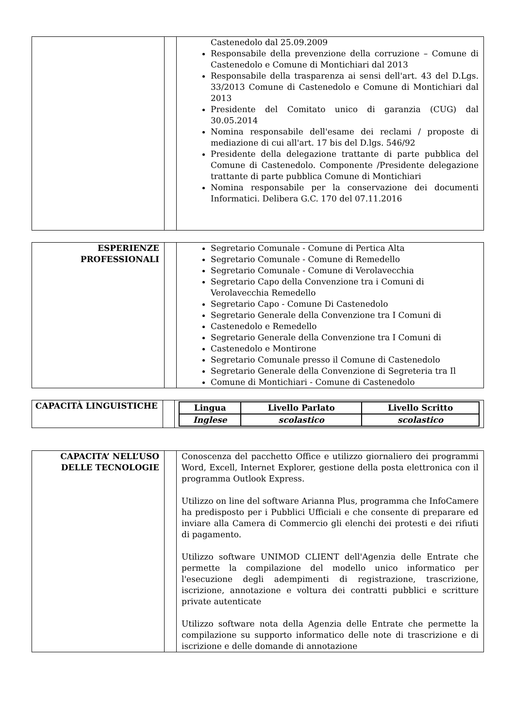| | | Castenedolo dal 25.09.2009 Responsabile della prevenzione della corruzione – Comune di Castenedolo e Comune di Montichiari dal 2013 Responsabile della trasparenza ai sensi dell'art. 43 del D.Lgs. 33/2013 Comune di Castenedolo e Comune di Montichiari dal 2013 Presidente del Comitato unico di garanzia (CUG) dal 30.05.2014 Nomina responsabile dell'esame dei reclami / proposte di mediazione di cui all'art. 17 bis del D.lgs. 546/92 Presidente della delegazione trattante di parte pubblica del Comune di Castenedolo. Componente /Presidente delegazione trattante di parte pubblica Comune di Montichiari Nomina responsabile per la conservazione dei documenti Informatici. Delibera G.C. 170 del 07.11.2016 |
| ESPERIENZE PROFESSIONALI | | Segretario Comunale - Comune di Pertica Alta Segretario Comunale - Comune di Remedello Segretario Comunale - Comune di Verolavecchia Segretario Capo della Convenzione tra i Comuni di Verolavecchia Remedello Segretario Capo - Comune Di Castenedolo Segretario Generale della Convenzione tra I Comuni di Castenedolo e Remedello Segretario Generale della Convenzione tra I Comuni di Castenedolo e Montirone Segretario Comunale presso il Comune di Castenedolo Segretario Generale della Convenzione di Segreteria tra Il Comune di Montichiari - Comune di Castenedolo |
| CAPACITÀ LINGUISTICHE | | / Lingua / Livello Parlato / Livello Scritto / / --- / --- / --- / / Inglese / scolastico / scolastico / |
| CAPACITA’ NELL’USO DELLE TECNOLOGIE | | Conoscenza del pacchetto Office e utilizzo giornaliero dei programmi Word, Excell, Internet Explorer, gestione della posta elettronica con il programma Outlook Express. Utilizzo on line del software Arianna Plus, programma che InfoCamere ha predisposto per i Pubblici Ufficiali e che consente di preparare ed inviare alla Camera di Commercio gli elenchi dei protesti e dei rifiuti di pagamento. Utilizzo software UNIMOD CLIENT dell'Agenzia delle Entrate che permette la compilazione del modello unico informatico per l'esecuzione degli adempimenti di registrazione, trascrizione, iscrizione, annotazione e voltura dei contratti pubblici e scritture private autenticate Utilizzo software nota della Agenzia delle Entrate che permette la compilazione su supporto informatico delle note di trascrizione e di iscrizione e delle domande di annotazione |